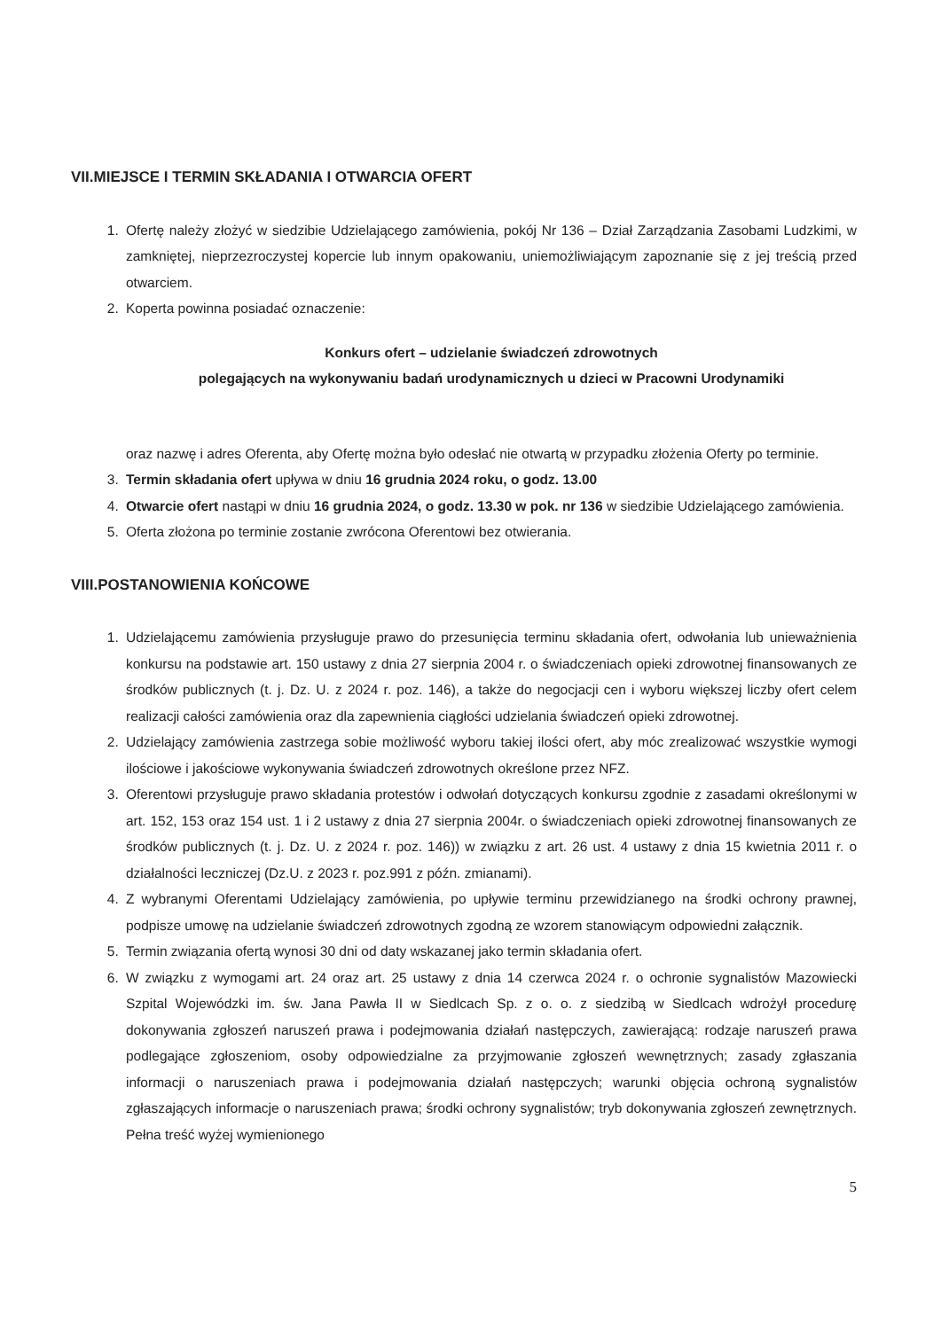VII.MIEJSCE I TERMIN SKŁADANIA I OTWARCIA OFERT
1. Ofertę należy złożyć w siedzibie Udzielającego zamówienia, pokój Nr 136 – Dział Zarządzania Zasobami Ludzkimi, w zamkniętej, nieprzezroczystej kopercie lub innym opakowaniu, uniemożliwiającym zapoznanie się z jej treścią przed otwarciem.
2. Koperta powinna posiadać oznaczenie:
Konkurs ofert – udzielanie świadczeń zdrowotnych
polegających na wykonywaniu badań urodynamicznych u dzieci w Pracowni Urodynamiki
oraz nazwę i adres Oferenta, aby Ofertę można było odesłać nie otwartą w przypadku złożenia Oferty po terminie.
3. Termin składania ofert upływa w dniu 16 grudnia 2024 roku, o godz. 13.00
4. Otwarcie ofert nastąpi w dniu 16 grudnia 2024, o godz. 13.30 w pok. nr 136 w siedzibie Udzielającego zamówienia.
5. Oferta złożona po terminie zostanie zwrócona Oferentowi bez otwierania.
VIII.POSTANOWIENIA KOŃCOWE
1. Udzielającemu zamówienia przysługuje prawo do przesunięcia terminu składania ofert, odwołania lub unieważnienia konkursu na podstawie art. 150 ustawy z dnia 27 sierpnia 2004 r. o świadczeniach opieki zdrowotnej finansowanych ze środków publicznych (t. j. Dz. U. z 2024 r. poz. 146), a także do negocjacji cen i wyboru większej liczby ofert celem realizacji całości zamówienia oraz dla zapewnienia ciągłości udzielania świadczeń opieki zdrowotnej.
2. Udzielający zamówienia zastrzega sobie możliwość wyboru takiej ilości ofert, aby móc zrealizować wszystkie wymogi ilościowe i jakościowe wykonywania świadczeń zdrowotnych określone przez NFZ.
3. Oferentowi przysługuje prawo składania protestów i odwołań dotyczących konkursu zgodnie z zasadami określonymi w art. 152, 153 oraz 154 ust. 1 i 2 ustawy z dnia 27 sierpnia 2004r. o świadczeniach opieki zdrowotnej finansowanych ze środków publicznych (t. j. Dz. U. z 2024 r. poz. 146)) w związku z art. 26 ust. 4 ustawy z dnia 15 kwietnia 2011 r. o działalności leczniczej (Dz.U. z 2023 r. poz.991 z późn. zmianami).
4. Z wybranymi Oferentami Udzielający zamówienia, po upływie terminu przewidzianego na środki ochrony prawnej, podpisze umowę na udzielanie świadczeń zdrowotnych zgodną ze wzorem stanowiącym odpowiedni załącznik.
5. Termin związania ofertą wynosi 30 dni od daty wskazanej jako termin składania ofert.
6. W związku z wymogami art. 24 oraz art. 25 ustawy z dnia 14 czerwca 2024 r. o ochronie sygnalistów Mazowiecki Szpital Wojewódzki im. św. Jana Pawła II w Siedlcach Sp. z o. o. z siedzibą w Siedlcach wdrożył procedurę dokonywania zgłoszeń naruszeń prawa i podejmowania działań następczych, zawierającą: rodzaje naruszeń prawa podlegające zgłoszeniom, osoby odpowiedzialne za przyjmowanie zgłoszeń wewnętrznych; zasady zgłaszania informacji o naruszeniach prawa i podejmowania działań następczych; warunki objęcia ochroną sygnalistów zgłaszających informacje o naruszeniach prawa; środki ochrony sygnalistów; tryb dokonywania zgłoszeń zewnętrznych. Pełna treść wyżej wymienionego
5